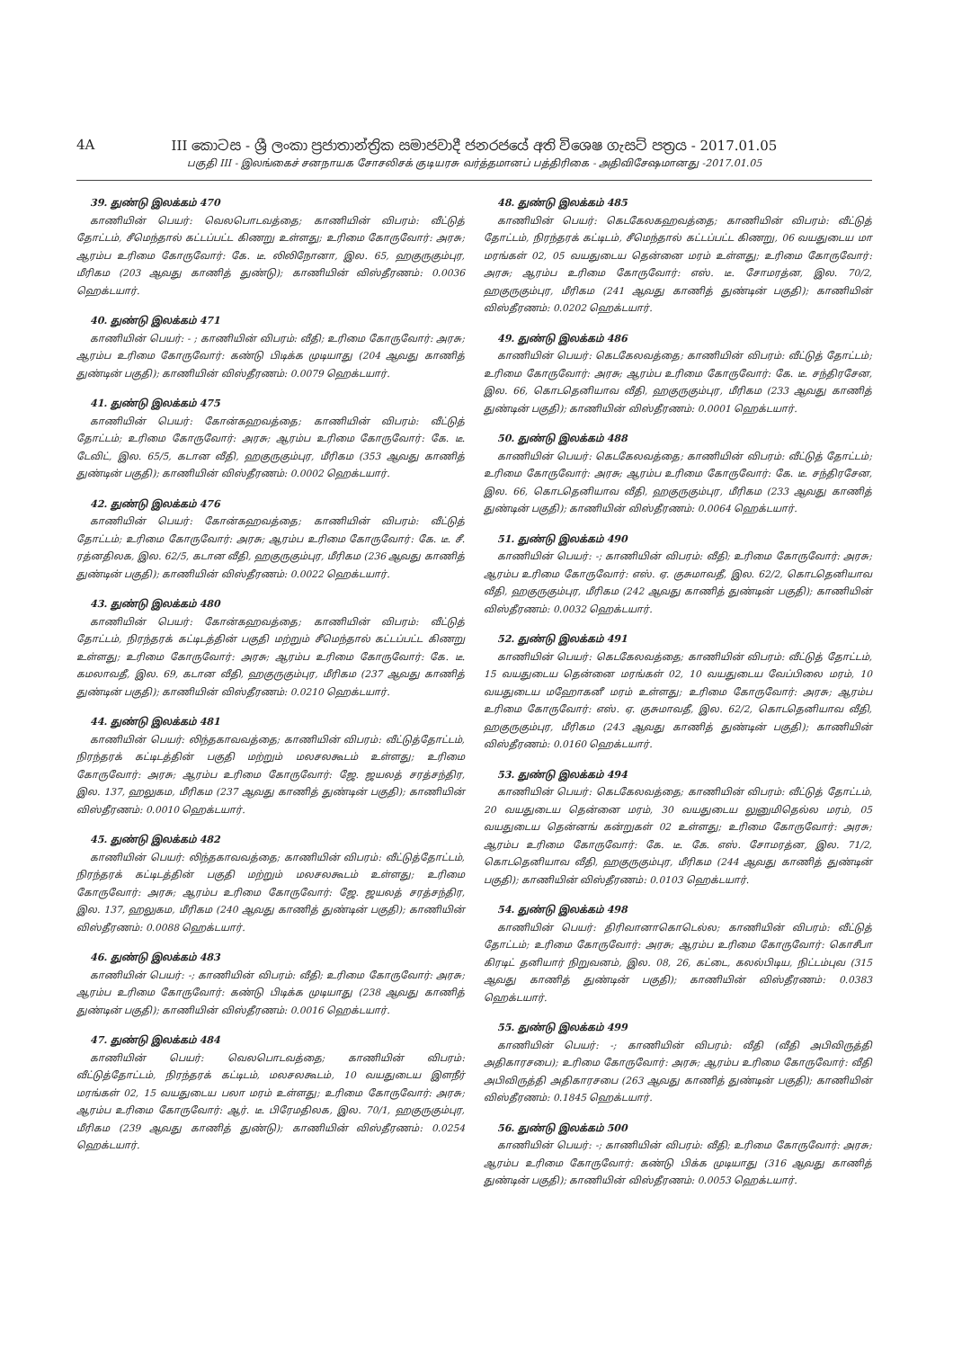4A
III කොටස - ශ්‍රී ලංකා ප්‍රජාතාන්ත්‍රික සමාජවාදී ජනරජයේ අති විශෙෂ ගැසට් පත්‍රය - 2017.01.05
பகுதி III - இலங்கைச் சனநாயக சோசலிசக் குடியரசு வர்த்தமானப் பத்திரிகை - அதிவிசேஷமானது -2017.01.05
39. துண்டு இலக்கம் 470
காணியின் பெயர்: வெலபொடவத்தை; காணியின் விபரம்: வீட்டுத் தோட்டம், சீமெந்தால் கட்டப்பட்ட கிணறு உள்ளது; உரிமை கோருவோர்: அரசு; ஆரம்ப உரிமை கோருவோர்: கே. டீ. லிலிநோனா, இல. 65, ஹகுருகும்புர, மீரிகம (203 ஆவது காணித் துண்டு); காணியின் விஸ்தீரணம்: 0.0036 ஹெக்டயார்.
40. துண்டு இலக்கம் 471
காணியின் பெயர்: - ; காணியின் விபரம்: வீதி; உரிமை கோருவோர்: அரசு; ஆரம்ப உரிமை கோருவோர்: கண்டு பிடிக்க முடியாது (204 ஆவது காணித் துண்டின் பகுதி); காணியின் விஸ்தீரணம்: 0.0079 ஹெக்டயார்.
41. துண்டு இலக்கம் 475
காணியின் பெயர்: கோன்கஹவத்தை; காணியின் விபரம்: வீட்டுத் தோட்டம்; உரிமை கோருவோர்: அரசு; ஆரம்ப உரிமை கோருவோர்: கே. டீ. டேவிட், இல. 65/5, கடான வீதி, ஹகுருகும்புர, மீரிகம (353 ஆவது காணித் துண்டின் பகுதி); காணியின் விஸ்தீரணம்: 0.0002 ஹெக்டயார்.
42. துண்டு இலக்கம் 476
காணியின் பெயர்: கோன்கஹவத்தை; காணியின் விபரம்: வீட்டுத் தோட்டம்; உரிமை கோருவோர்: அரசு; ஆரம்ப உரிமை கோருவோர்: கே. டீ. சீ. ரத்னதிலக, இல. 62/5, கடான வீதி, ஹகுருகும்புர, மீரிகம (236 ஆவது காணித் துண்டின் பகுதி); காணியின் விஸ்தீரணம்: 0.0022 ஹெக்டயார்.
43. துண்டு இலக்கம் 480
காணியின் பெயர்: கோன்கஹவத்தை; காணியின் விபரம்: வீட்டுத் தோட்டம், நிரந்தரக் கட்டிடத்தின் பகுதி மற்றும் சீமெந்தால் கட்டப்பட்ட கிணறு உள்ளது; உரிமை கோருவோர்: அரசு; ஆரம்ப உரிமை கோருவோர்: கே. டீ. கமலாவதீ, இல. 69, கடான வீதி, ஹகுருகும்புர, மீரிகம (237 ஆவது காணித் துண்டின் பகுதி); காணியின் விஸ்தீரணம்: 0.0210 ஹெக்டயார்.
44. துண்டு இலக்கம் 481
காணியின் பெயர்: லிந்தகாவவத்தை; காணியின் விபரம்: வீட்டுத்தோட்டம், நிரந்தரக் கட்டிடத்தின் பகுதி மற்றும் மலசலகூடம் உள்ளது; உரிமை கோருவோர்: அரசு; ஆரம்ப உரிமை கோருவோர்: ஜே. ஜயலத் சரத்சந்திர, இல. 137, ஹலுகம, மீரிகம (237 ஆவது காணித் துண்டின் பகுதி); காணியின் விஸ்தீரணம்: 0.0010 ஹெக்டயார்.
45. துண்டு இலக்கம் 482
காணியின் பெயர்: லிந்தகாவவத்தை; காணியின் விபரம்: வீட்டுத்தோட்டம், நிரந்தரக் கட்டிடத்தின் பகுதி மற்றும் மலசலகூடம் உள்ளது; உரிமை கோருவோர்: அரசு; ஆரம்ப உரிமை கோருவோர்: ஜே. ஜயலத் சரத்சந்திர, இல. 137, ஹலுகம, மீரிகம (240 ஆவது காணித் துண்டின் பகுதி); காணியின் விஸ்தீரணம்: 0.0088 ஹெக்டயார்.
46. துண்டு இலக்கம் 483
காணியின் பெயர்: -; காணியின் விபரம்: வீதி; உரிமை கோருவோர்: அரசு; ஆரம்ப உரிமை கோருவோர்: கண்டு பிடிக்க முடியாது (238 ஆவது காணித் துண்டின் பகுதி); காணியின் விஸ்தீரணம்: 0.0016 ஹெக்டயார்.
47. துண்டு இலக்கம் 484
காணியின் பெயர்: வெலபொடவத்தை; காணியின் விபரம்: வீட்டுத்தோட்டம், நிரந்தரக் கட்டிடம், மலசலகூடம், 10 வயதுடைய இளநீர் மரங்கள் 02, 15 வயதுடைய பலா மரம் உள்ளது; உரிமை கோருவோர்: அரசு; ஆரம்ப உரிமை கோருவோர்: ஆர். டீ. பிரேமதிலக, இல. 70/1, ஹகுருகும்புர, மீரிகம (239 ஆவது காணித் துண்டு); காணியின் விஸ்தீரணம்: 0.0254 ஹெக்டயார்.
48. துண்டு இலக்கம் 485
காணியின் பெயர்: கெடகேலகஹவத்தை; காணியின் விபரம்: வீட்டுத் தோட்டம், நிரந்தரக் கட்டிடம், சீமெந்தால் கட்டப்பட்ட கிணறு, 06 வயதுடைய மா மரங்கள் 02, 05 வயதுடைய தென்னை மரம் உள்ளது; உரிமை கோருவோர்: அரசு; ஆரம்ப உரிமை கோருவோர்: எஸ். டீ. சோமரத்ன, இல. 70/2, ஹகுருகும்புர, மீரிகம (241 ஆவது காணித் துண்டின் பகுதி); காணியின் விஸ்தீரணம்: 0.0202 ஹெக்டயார்.
49. துண்டு இலக்கம் 486
காணியின் பெயர்: கெடகேலவத்தை; காணியின் விபரம்: வீட்டுத் தோட்டம்; உரிமை கோருவோர்: அரசு; ஆரம்ப உரிமை கோருவோர்: கே. டீ. சந்திரசேன, இல. 66, கொடதெனியாவ வீதி, ஹகுருகும்புர, மீரிகம (233 ஆவது காணித் துண்டின் பகுதி); காணியின் விஸ்தீரணம்: 0.0001 ஹெக்டயார்.
50. துண்டு இலக்கம் 488
காணியின் பெயர்: கெடகேலவத்தை; காணியின் விபரம்: வீட்டுத் தோட்டம்; உரிமை கோருவோர்: அரசு; ஆரம்ப உரிமை கோருவோர்: கே. டீ. சந்திரசேன, இல. 66, கொடதெனியாவ வீதி, ஹகுருகும்புர, மீரிகம (233 ஆவது காணித் துண்டின் பகுதி); காணியின் விஸ்தீரணம்: 0.0064 ஹெக்டயார்.
51. துண்டு இலக்கம் 490
காணியின் பெயர்: -; காணியின் விபரம்: வீதி; உரிமை கோருவோர்: அரசு; ஆரம்ப உரிமை கோருவோர்: எஸ். ஏ. குசுமாவதீ, இல. 62/2, கொடதெனியாவ வீதி, ஹகுருகும்புர, மீரிகம (242 ஆவது காணித் துண்டின் பகுதி); காணியின் விஸ்தீரணம்: 0.0032 ஹெக்டயார்.
52. துண்டு இலக்கம் 491
காணியின் பெயர்: கெடகேலவத்தை; காணியின் விபரம்: வீட்டுத் தோட்டம், 15 வயதுடைய தென்னை மரங்கள் 02, 10 வயதுடைய வேப்பிலை மரம், 10 வயதுடைய மஹோகனீ மரம் உள்ளது; உரிமை கோருவோர்: அரசு; ஆரம்ப உரிமை கோருவோர்: எஸ். ஏ. குசுமாவதீ, இல. 62/2, கொடதெனியாவ வீதி, ஹகுருகும்புர, மீரிகம (243 ஆவது காணித் துண்டின் பகுதி); காணியின் விஸ்தீரணம்: 0.0160 ஹெக்டயார்.
53. துண்டு இலக்கம் 494
காணியின் பெயர்: கெடகேலவத்தை; காணியின் விபரம்: வீட்டுத் தோட்டம், 20 வயதுடைய தென்னை மரம், 30 வயதுடைய லுனுமிதெல்ல மரம், 05 வயதுடைய தென்னங் கன்றுகள் 02 உள்ளது; உரிமை கோருவோர்: அரசு; ஆரம்ப உரிமை கோருவோர்: கே. டீ. கே. எஸ். சோமரத்ன, இல. 71/2, கொடதெனியாவ வீதி, ஹகுருகும்புர, மீரிகம (244 ஆவது காணித் துண்டின் பகுதி); காணியின் விஸ்தீரணம்: 0.0103 ஹெக்டயார்.
54. துண்டு இலக்கம் 498
காணியின் பெயர்: திரிவானாகொடெல்ல; காணியின் விபரம்: வீட்டுத் தோட்டம்; உரிமை கோருவோர்: அரசு; ஆரம்ப உரிமை கோருவோர்: கொசீபா கிரடிட் தனியார் நிறுவனம், இல. 08, 26, கட்டை, கலல்பிடிய, நிட்டம்புவ (315 ஆவது காணித் துண்டின் பகுதி); காணியின் விஸ்தீரணம்: 0.0383 ஹெக்டயார்.
55. துண்டு இலக்கம் 499
காணியின் பெயர்: -; காணியின் விபரம்: வீதி (வீதி அபிவிருத்தி அதிகாரசபை); உரிமை கோருவோர்: அரசு; ஆரம்ப உரிமை கோருவோர்: வீதி அபிவிருத்தி அதிகாரசபை (263 ஆவது காணித் துண்டின் பகுதி); காணியின் விஸ்தீரணம்: 0.1845 ஹெக்டயார்.
56. துண்டு இலக்கம் 500
காணியின் பெயர்: -; காணியின் விபரம்: வீதி; உரிமை கோருவோர்: அரசு; ஆரம்ப உரிமை கோருவோர்: கண்டு பிக்க முடியாது (316 ஆவது காணித் துண்டின் பகுதி); காணியின் விஸ்தீரணம்: 0.0053 ஹெக்டயார்.